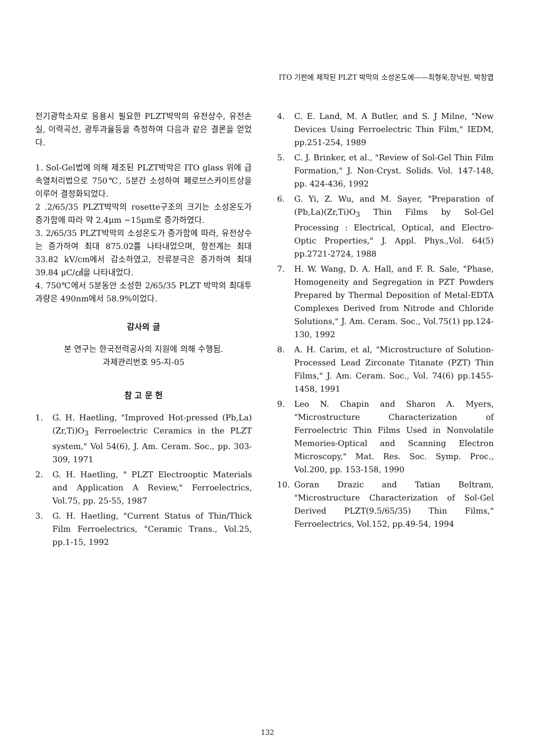ITO 기판에 제작된 PLZT 박막의 소성온도에——최형욱,장낙원, 박창엽
전기광학소자로 응용시 필요한 PLZT박막의 유전상수, 유전손실, 이력곡선, 광투과율등을 측정하여 다음과 같은 결론을 얻었다.
1. Sol-Gel법에 의해 제조된 PLZT박막은 ITO glass 위에 급속열처리법으로 750℃, 5분간 소성하여 페로브스카이트상을 이루어 결정화되었다.
2 .2/65/35 PLZT박막의 rosette구조의 크기는 소성온도가 증가함에 따라 약 2.4μm ~15μm로 증가하였다.
3. 2/65/35 PLZT박막의 소성온도가 증가함에 따라, 유전상수는 증가하여 최대 875.02를 나타내었으며, 항전계는 최대 33.82 kV/cm에서 감소하였고, 잔류분극은 증가하여 최대 39.84 μC/㎠을 나타내었다.
4. 750℃에서 5분동안 소성한 2/65/35 PLZT 박막의 최대투과량은 490nm에서 58.9%이었다.
감사의 글
본 연구는 한국전력공사의 지원에 의해 수행됨.
과제관리번호 95-지-05
참 고 문 헌
1. G. H. Haetling, "Improved Hot-pressed (Pb,La)(Zr,Ti)O<sub>3</sub> Ferroelectric Ceramics in the PLZT system," Vol 54(6), J. Am. Ceram. Soc., pp. 303-309, 1971
2. G. H. Haetling, " PLZT Electrooptic Materials and Application A Review," Ferroelectrics, Vol.75, pp. 25-55, 1987
3. G. H. Haetling, "Current Status of Thin/Thick Film Ferroelectrics, "Ceramic Trans., Vol.25, pp.1-15, 1992
4. C. E. Land, M. A Butler, and S. J Milne, "New Devices Using Ferroelectric Thin Film," IEDM, pp.251-254, 1989
5. C. J. Brinker, et al., "Review of Sol-Gel Thin Film Formation," J. Non-Cryst. Solids. Vol. 147-148, pp. 424-436, 1992
6. G. Yi, Z. Wu, and M. Sayer, "Preparation of (Pb,La)(Zr,Ti)O<sub>3</sub> Thin Films by Sol-Gel Processing : Electrical, Optical, and Electro-Optic Properties," J. Appl. Phys.,Vol. 64(5) pp.2721-2724, 1988
7. H. W. Wang, D. A. Hall, and F. R. Sale, "Phase, Homogeneity and Segregation in PZT Powders Prepared by Thermal Deposition of Metal-EDTA Complexes Derived from Nitrode and Chloride Solutions," J. Am. Ceram. Soc., Vol.75(1) pp.124-130, 1992
8. A. H. Carim, et al, "Microstructure of Solution-Processed Lead Zirconate Titanate (PZT) Thin Films," J. Am. Ceram. Soc., Vol. 74(6) pp.1455-1458, 1991
9. Leo N. Chapin and Sharon A. Myers, "Microstructure Characterization of Ferroelectric Thin Films Used in Nonvolatile Memories-Optical and Scanning Electron Microscopy," Mat. Res. Soc. Symp. Proc., Vol.200, pp. 153-158, 1990
10. Goran Drazic and Tatian Beltram, "Microstructure Characterization of Sol-Gel Derived PLZT(9.5/65/35) Thin Films," Ferroelectrics, Vol.152, pp.49-54, 1994
132